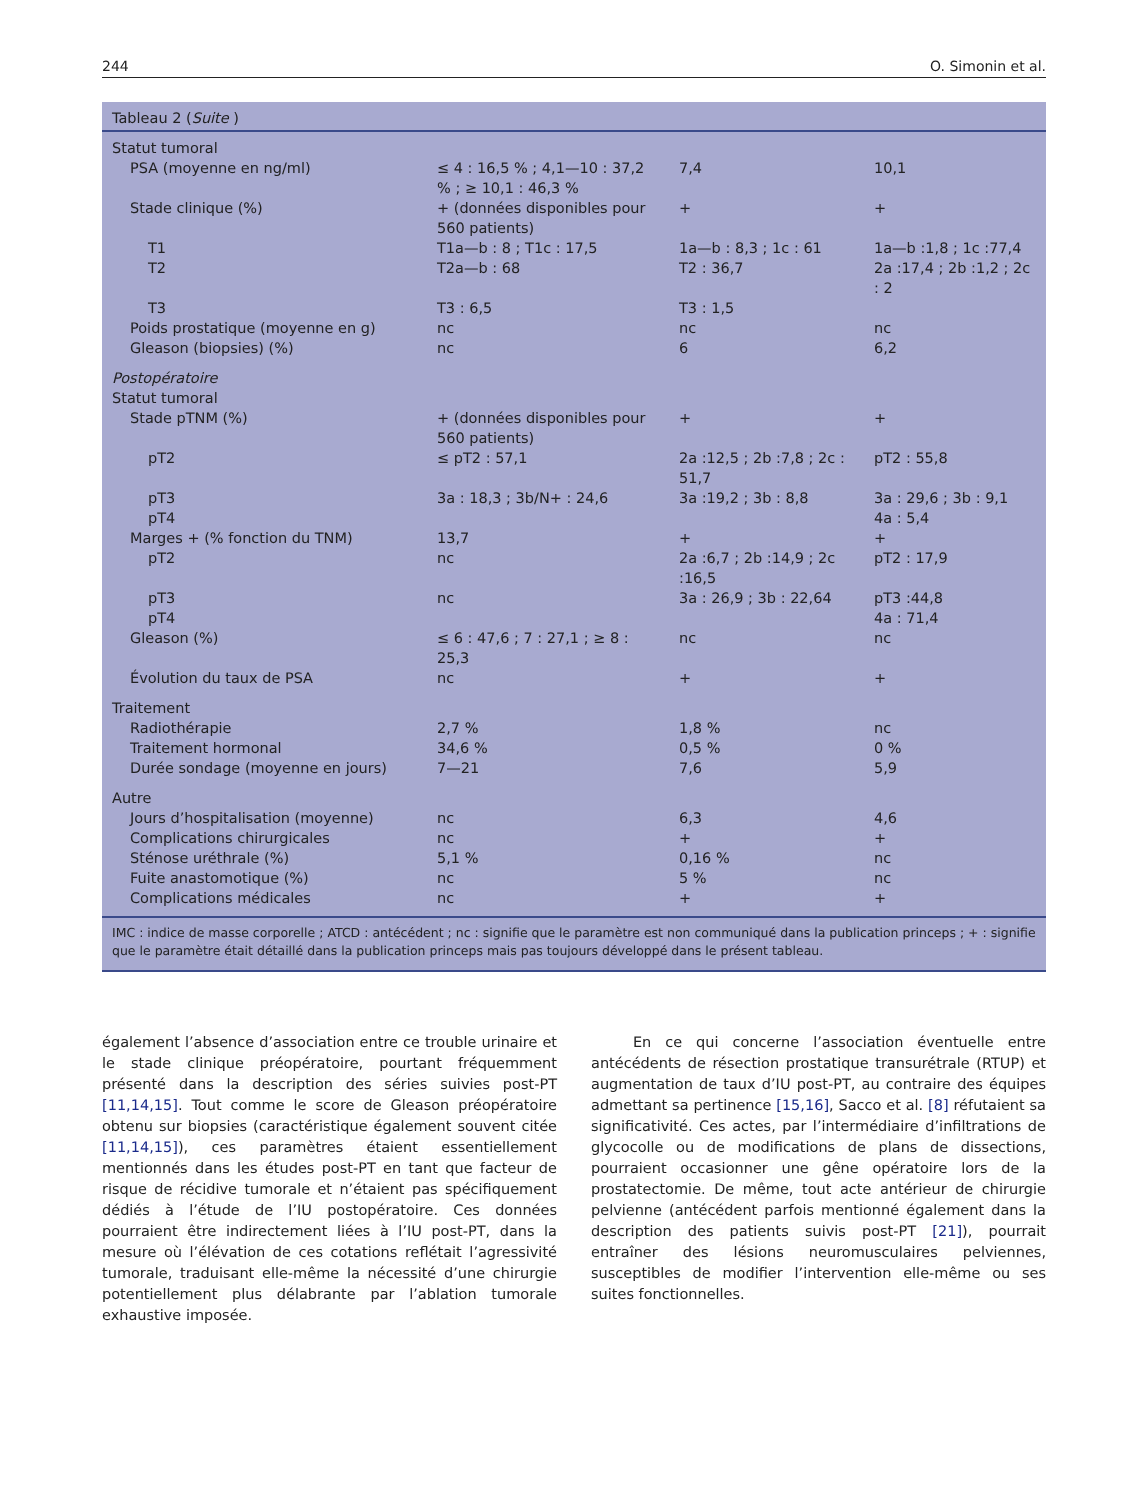244 O. Simonin et al.
Tableau 2 (Suite )
| Statut tumoral | | | |
| PSA (moyenne en ng/ml) | ≤ 4 : 16,5 % ; 4,1—10 : 37,2 % ; ≥ 10,1 : 46,3 % | 7,4 | 10,1 |
| Stade clinique (%) | + (données disponibles pour 560 patients) | + | + |
| T1 | T1a—b : 8 ; T1c : 17,5 | 1a—b : 8,3 ; 1c : 61 | 1a—b :1,8 ; 1c :77,4 |
| T2 | T2a—b : 68 | T2 : 36,7 | 2a :17,4 ; 2b :1,2 ; 2c : 2 |
| T3 | T3 : 6,5 | T3 : 1,5 | |
| Poids prostatique (moyenne en g) | nc | nc | nc |
| Gleason (biopsies) (%) | nc | 6 | 6,2 |
| Postopératoire | | | |
| Statut tumoral | | | |
| Stade pTNM (%) | + (données disponibles pour 560 patients) | + | + |
| pT2 | ≤ pT2 : 57,1 | 2a :12,5 ; 2b :7,8 ; 2c : 51,7 | pT2 : 55,8 |
| pT3 | 3a : 18,3 ; 3b/N+ : 24,6 | 3a :19,2 ; 3b : 8,8 | 3a : 29,6 ; 3b : 9,1 |
| pT4 | | | 4a : 5,4 |
| Marges + (% fonction du TNM) | 13,7 | + | + |
| pT2 | nc | 2a :6,7 ; 2b :14,9 ; 2c :16,5 | pT2 : 17,9 |
| pT3 | nc | 3a : 26,9 ; 3b : 22,64 | pT3 :44,8 |
| pT4 | | | 4a : 71,4 |
| Gleason (%) | ≤ 6 : 47,6 ; 7 : 27,1 ; ≥ 8 : 25,3 | nc | nc |
| Évolution du taux de PSA | nc | + | + |
| Traitement | | | |
| Radiothérapie | 2,7 % | 1,8 % | nc |
| Traitement hormonal | 34,6 % | 0,5 % | 0 % |
| Durée sondage (moyenne en jours) | 7—21 | 7,6 | 5,9 |
| Autre | | | |
| Jours d’hospitalisation (moyenne) | nc | 6,3 | 4,6 |
| Complications chirurgicales | nc | + | + |
| Sténose uréthrale (%) | 5,1 % | 0,16 % | nc |
| Fuite anastomotique (%) | nc | 5 % | nc |
| Complications médicales | nc | + | + |
IMC : indice de masse corporelle ; ATCD : antécédent ; nc : signifie que le paramètre est non communiqué dans la publication princeps ; + : signifie que le paramètre était détaillé dans la publication princeps mais pas toujours développé dans le présent tableau.
également l’absence d’association entre ce trouble urinaire et le stade clinique préopératoire, pourtant fréquemment présenté dans la description des séries suivies post-PT [11,14,15]. Tout comme le score de Gleason préopératoire obtenu sur biopsies (caractéristique également souvent citée [11,14,15]), ces paramètres étaient essentiellement mentionnés dans les études post-PT en tant que facteur de risque de récidive tumorale et n’étaient pas spécifiquement dédiés à l’étude de l’IU postopératoire. Ces données pourraient être indirectement liées à l’IU post-PT, dans la mesure où l’élévation de ces cotations reflétait l’agressivité tumorale, traduisant elle-même la nécessité d’une chirurgie potentiellement plus délabrante par l’ablation tumorale exhaustive imposée.
En ce qui concerne l’association éventuelle entre antécédents de résection prostatique transurétrale (RTUP) et augmentation de taux d’IU post-PT, au contraire des équipes admettant sa pertinence [15,16], Sacco et al. [8] réfutaient sa significativité. Ces actes, par l’intermédiaire d’infiltrations de glycocolle ou de modifications de plans de dissections, pourraient occasionner une gêne opératoire lors de la prostatectomie. De même, tout acte antérieur de chirurgie pelvienne (antécédent parfois mentionné également dans la description des patients suivis post-PT [21]), pourrait entraîner des lésions neuromusculaires pelviennes, susceptibles de modifier l’intervention elle-même ou ses suites fonctionnelles.